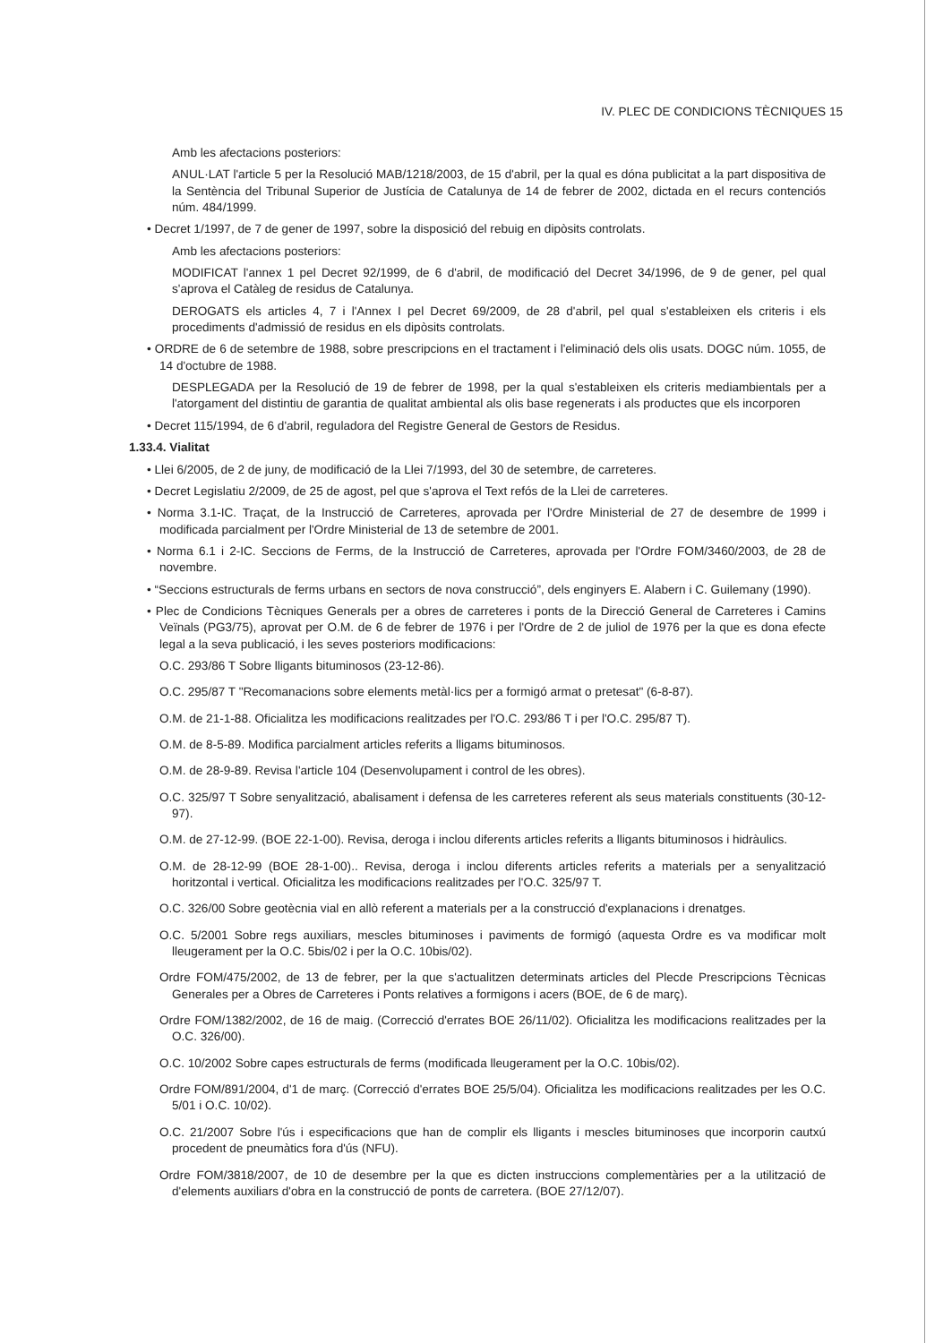IV. PLEC DE CONDICIONS TÈCNIQUES 15
Amb les afectacions posteriors:
ANUL·LAT l'article 5 per la Resolució MAB/1218/2003, de 15 d'abril, per la qual es dóna publicitat a la part dispositiva de la Sentència del Tribunal Superior de Justícia de Catalunya de 14 de febrer de 2002, dictada en el recurs contenciós núm. 484/1999.
• Decret 1/1997, de 7 de gener de 1997, sobre la disposició del rebuig en dipòsits controlats.
Amb les afectacions posteriors:
MODIFICAT l'annex 1 pel Decret 92/1999, de 6 d'abril, de modificació del Decret 34/1996, de 9 de gener, pel qual s'aprova el Catàleg de residus de Catalunya.
DEROGATS els articles 4, 7 i l'Annex I pel Decret 69/2009, de 28 d'abril, pel qual s'estableixen els criteris i els procediments d'admissió de residus en els dipòsits controlats.
• ORDRE de 6 de setembre de 1988, sobre prescripcions en el tractament i l'eliminació dels olis usats. DOGC núm. 1055, de 14 d'octubre de 1988.
DESPLEGADA per la Resolució de 19 de febrer de 1998, per la qual s'estableixen els criteris mediambientals per a l'atorgament del distintiu de garantia de qualitat ambiental als olis base regenerats i als productes que els incorporen
• Decret 115/1994, de 6 d'abril, reguladora del Registre General de Gestors de Residus.
1.33.4. Vialitat
• Llei 6/2005, de 2 de juny, de modificació de la Llei 7/1993, del 30 de setembre, de carreteres.
• Decret Legislatiu 2/2009, de 25 de agost, pel que s'aprova el Text refós de la Llei de carreteres.
• Norma 3.1-IC. Traçat, de la Instrucció de Carreteres, aprovada per l'Ordre Ministerial de 27 de desembre de 1999 i modificada parcialment per l'Ordre Ministerial de 13 de setembre de 2001.
• Norma 6.1 i 2-IC. Seccions de Ferms, de la Instrucció de Carreteres, aprovada per l'Ordre FOM/3460/2003, de 28 de novembre.
• “Seccions estructurals de ferms urbans en sectors de nova construcció”, dels enginyers E. Alabern i C. Guilemany (1990).
• Plec de Condicions Tècniques Generals per a obres de carreteres i ponts de la Direcció General de Carreteres i Camins Veïnals (PG3/75), aprovat per O.M. de 6 de febrer de 1976 i per l'Ordre de 2 de juliol de 1976 per la que es dona efecte legal a la seva publicació, i les seves posteriors modificacions:
O.C. 293/86 T Sobre lligants bituminosos (23-12-86).
O.C. 295/87 T "Recomanacions sobre elements metàl·lics per a formigó armat o pretesat" (6-8-87).
O.M. de 21-1-88. Oficialitza les modificacions realitzades per l'O.C. 293/86 T i per l'O.C. 295/87 T).
O.M. de 8-5-89. Modifica parcialment articles referits a lligams bituminosos.
O.M. de 28-9-89. Revisa l'article 104 (Desenvolupament i control de les obres).
O.C. 325/97 T Sobre senyalització, abalisament i defensa de les carreteres referent als seus materials constituents (30-12-97).
O.M. de 27-12-99. (BOE 22-1-00). Revisa, deroga i inclou diferents articles referits a lligants bituminosos i hidràulics.
O.M. de 28-12-99 (BOE 28-1-00).. Revisa, deroga i inclou diferents articles referits a materials per a senyalització horitzontal i vertical. Oficialitza les modificacions realitzades per l'O.C. 325/97 T.
O.C. 326/00 Sobre geotècnia vial en allò referent a materials per a la construcció d'explanacions i drenatges.
O.C. 5/2001 Sobre regs auxiliars, mescles bituminoses i paviments de formigó (aquesta Ordre es va modificar molt lleugerament per la O.C. 5bis/02 i per la O.C. 10bis/02).
Ordre FOM/475/2002, de 13 de febrer, per la que s'actualitzen determinats articles del Plecde Prescripcions Tècnicas Generales per a Obres de Carreteres i Ponts relatives a formigons i acers (BOE, de 6 de març).
Ordre FOM/1382/2002, de 16 de maig. (Correcció d'errates BOE 26/11/02). Oficialitza les modificacions realitzades per la O.C. 326/00).
O.C. 10/2002 Sobre capes estructurals de ferms (modificada lleugerament per la O.C. 10bis/02).
Ordre FOM/891/2004, d'1 de març. (Correcció d'errates BOE 25/5/04). Oficialitza les modificacions realitzades per les O.C. 5/01 i O.C. 10/02).
O.C. 21/2007 Sobre l'ús i especificacions que han de complir els lligants i mescles bituminoses que incorporin cautxú procedent de pneumàtics fora d'ús (NFU).
Ordre FOM/3818/2007, de 10 de desembre per la que es dicten instruccions complementàries per a la utilització de d'elements auxiliars d'obra en la construcció de ponts de carretera. (BOE 27/12/07).